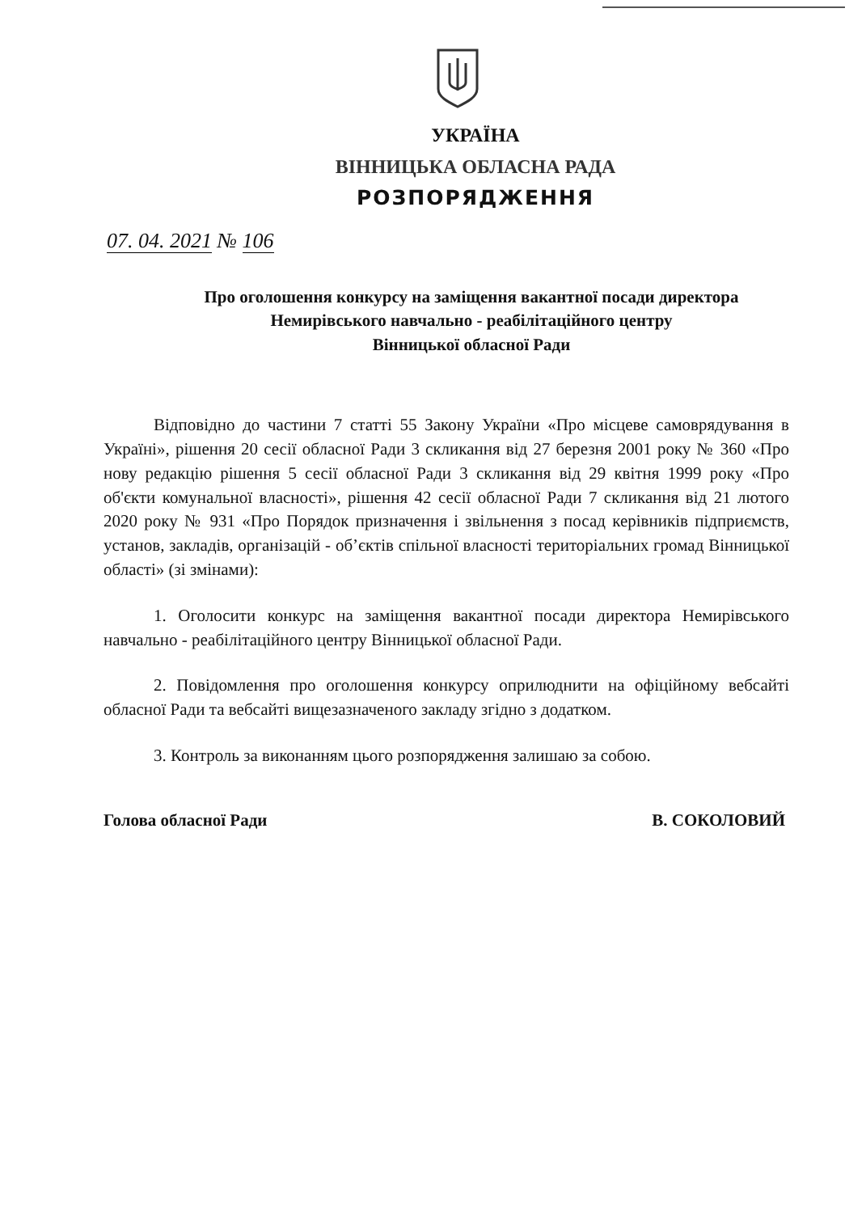УКРАЇНА
ВІННИЦЬКА ОБЛАСНА РАДА
РОЗПОРЯДЖЕННЯ
07. 04. 2021 № 106
Про оголошення конкурсу на заміщення вакантної посади директора Немирівського навчально - реабілітаційного центру
Вінницької обласної Ради
Відповідно до частини 7 статті 55 Закону України «Про місцеве самоврядування в Україні», рішення 20 сесії обласної Ради 3 скликання від 27 березня 2001 року № 360 «Про нову редакцію рішення 5 сесії обласної Ради 3 скликання від 29 квітня 1999 року «Про об'єкти комунальної власності», рішення 42 сесії обласної Ради 7 скликання від 21 лютого 2020 року № 931 «Про Порядок призначення і звільнення з посад керівників підприємств, установ, закладів, організацій - об’єктів спільної власності територіальних громад Вінницької області» (зі змінами):
1. Оголосити конкурс на заміщення вакантної посади директора Немирівського навчально - реабілітаційного центру Вінницької обласної Ради.
2. Повідомлення про оголошення конкурсу оприлюднити на офіційному вебсайті обласної Ради та вебсайті вищезазначеного закладу згідно з додатком.
3. Контроль за виконанням цього розпорядження залишаю за собою.
Голова обласної Ради В. СОКОЛОВИЙ